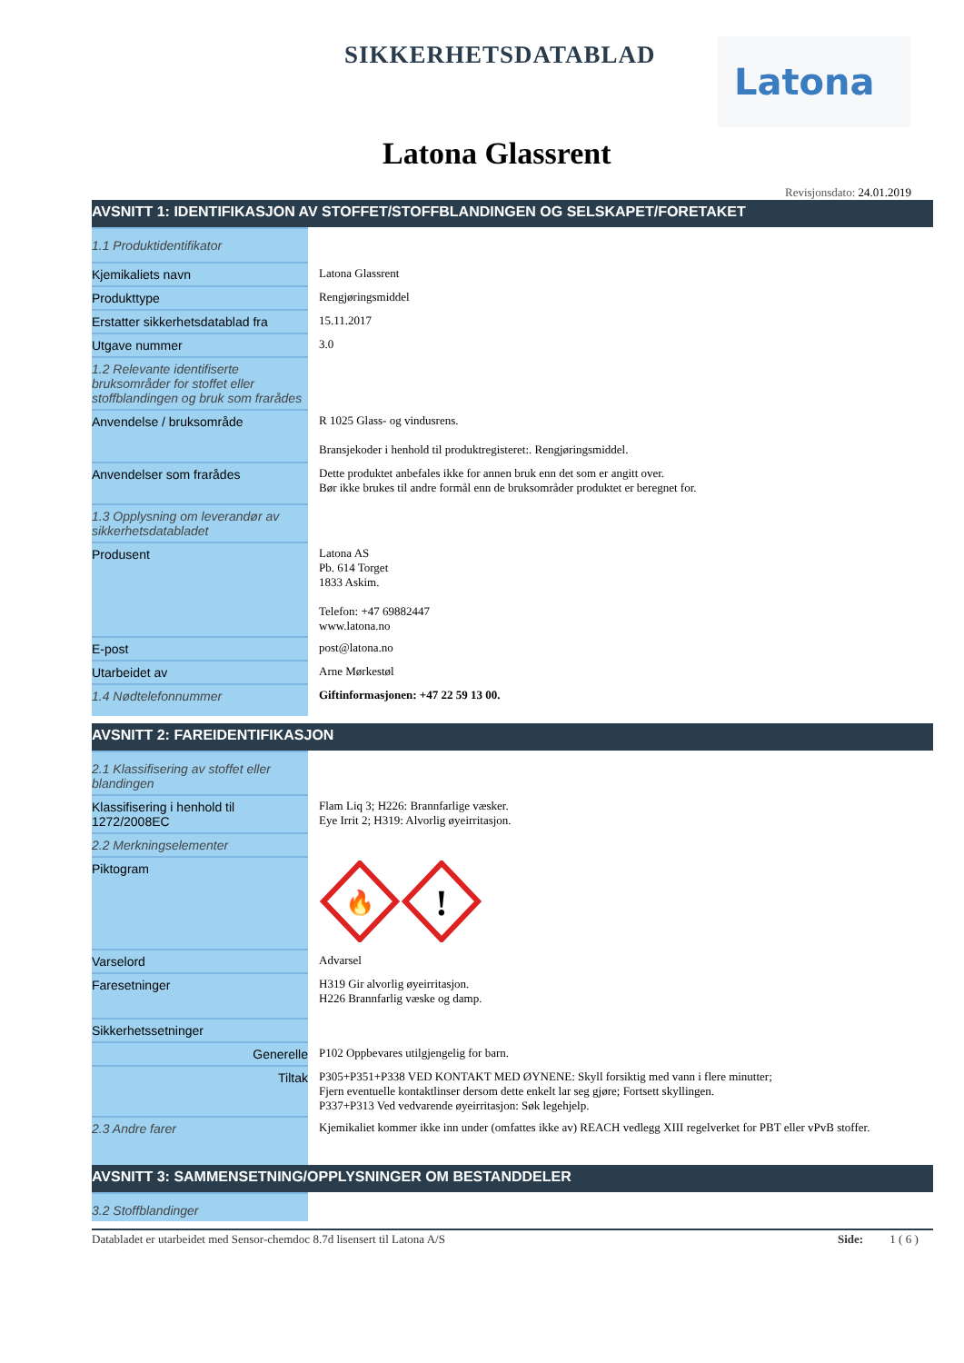SIKKERHETSDATABLAD Latona
Latona Glassrent
Revisjonsdato: 24.01.2019
AVSNITT 1: IDENTIFIKASJON AV STOFFET/STOFFBLANDINGEN OG SELSKAPET/FORETAKET
| 1.1 Produktidentifikator | |
| Kjemikaliets navn | Latona Glassrent |
| Produkttype | Rengjøringsmiddel |
| Erstatter sikkerhetsdatablad fra | 15.11.2017 |
| Utgave nummer | 3.0 |
| 1.2 Relevante identifiserte bruksområder for stoffet eller stoffblandingen og bruk som frarådes | |
| Anvendelse / bruksområde | R 1025 Glass- og vindusrens. Bransjekoder i henhold til produktregisteret:. Rengjøringsmiddel. |
| Anvendelser som frarådes | Dette produktet anbefales ikke for annen bruk enn det som er angitt over. Bør ikke brukes til andre formål enn de bruksområder produktet er beregnet for. |
| 1.3 Opplysning om leverandør av sikkerhetsdatabladet | |
| Produsent | Latona AS Pb. 614 Torget 1833 Askim. Telefon: +47 69882447 www.latona.no |
| E-post | post@latona.no |
| Utarbeidet av | Arne Mørkestøl |
| 1.4 Nødtelefonnummer | Giftinformasjonen: +47 22 59 13 00. |
AVSNITT 2: FAREIDENTIFIKASJON
| 2.1 Klassifisering av stoffet eller blandingen | |
| Klassifisering i henhold til 1272/2008EC | Flam Liq 3; H226: Brannfarlige væsker. Eye Irrit 2; H319: Alvorlig øyeirritasjon. |
| 2.2 Merkningselementer | |
| Piktogram | 🔥 ! |
| Varselord | Advarsel |
| Faresetninger | H319 Gir alvorlig øyeirritasjon. H226 Brannfarlig væske og damp. |
| Sikkerhetssetninger | |
| Generelle | P102 Oppbevares utilgjengelig for barn. |
| Tiltak | P305+P351+P338 VED KONTAKT MED ØYNENE: Skyll forsiktig med vann i flere minutter; Fjern eventuelle kontaktlinser dersom dette enkelt lar seg gjøre; Fortsett skyllingen. P337+P313 Ved vedvarende øyeirritasjon: Søk legehjelp. |
| 2.3 Andre farer | Kjemikaliet kommer ikke inn under (omfattes ikke av) REACH vedlegg XIII regelverket for PBT eller vPvB stoffer. |
AVSNITT 3: SAMMENSETNING/OPPLYSNINGER OM BESTANDDELER
| 3.2 Stoffblandinger | |
Databladet er utarbeidet med Sensor-chemdoc 8.7d lisensert til Latona A/S Side: 1 ( 6 )